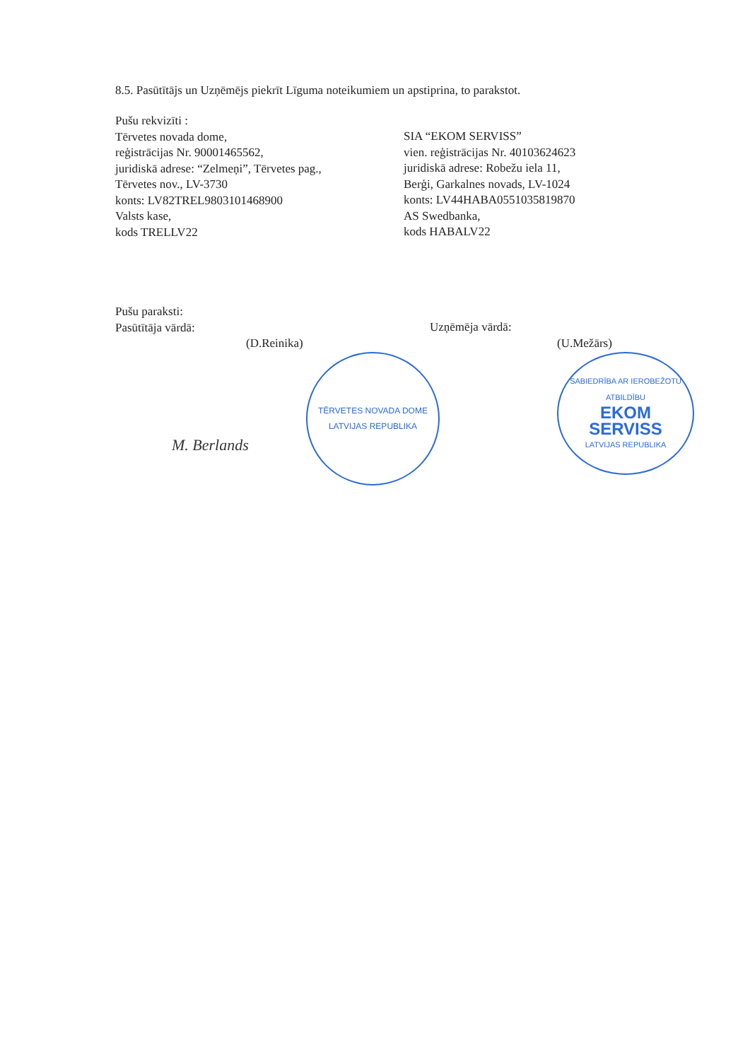8.5. Pasūtītājs un Uzņēmējs piekrīt Līguma noteikumiem un apstiprina, to parakstot.
Pušu rekvizīti :
Tērvetes novada dome,
reģistrācijas Nr. 90001465562,
juridiskā adrese: “Zelmeņi”, Tērvetes pag.,
Tērvetes nov., LV-3730
konts: LV82TREL9803101468900
Valsts kase,
kods TRELLV22
SIA “EKOM SERVISS”
vien. reģistrācijas Nr. 40103624623
juridiskā adrese: Robežu iela 11,
Berģi, Garkalnes novads, LV-1024
konts: LV44HABA0551035819870
AS Swedbanka,
kods HABALV22
Pušu paraksti:
Pasūtītāja vārdā:
(D.Reinika)
TĒRVETES NOVADA DOME
LATVIJAS REPUBLIKA
Uzņēmēja vārdā:
(U.Mežārs)
SABIEDRĪBA AR IEROBEŽOTU ATBILDĪBU
EKOM
SERVISS
LATVIJAS REPUBLIKA
M. Berlands